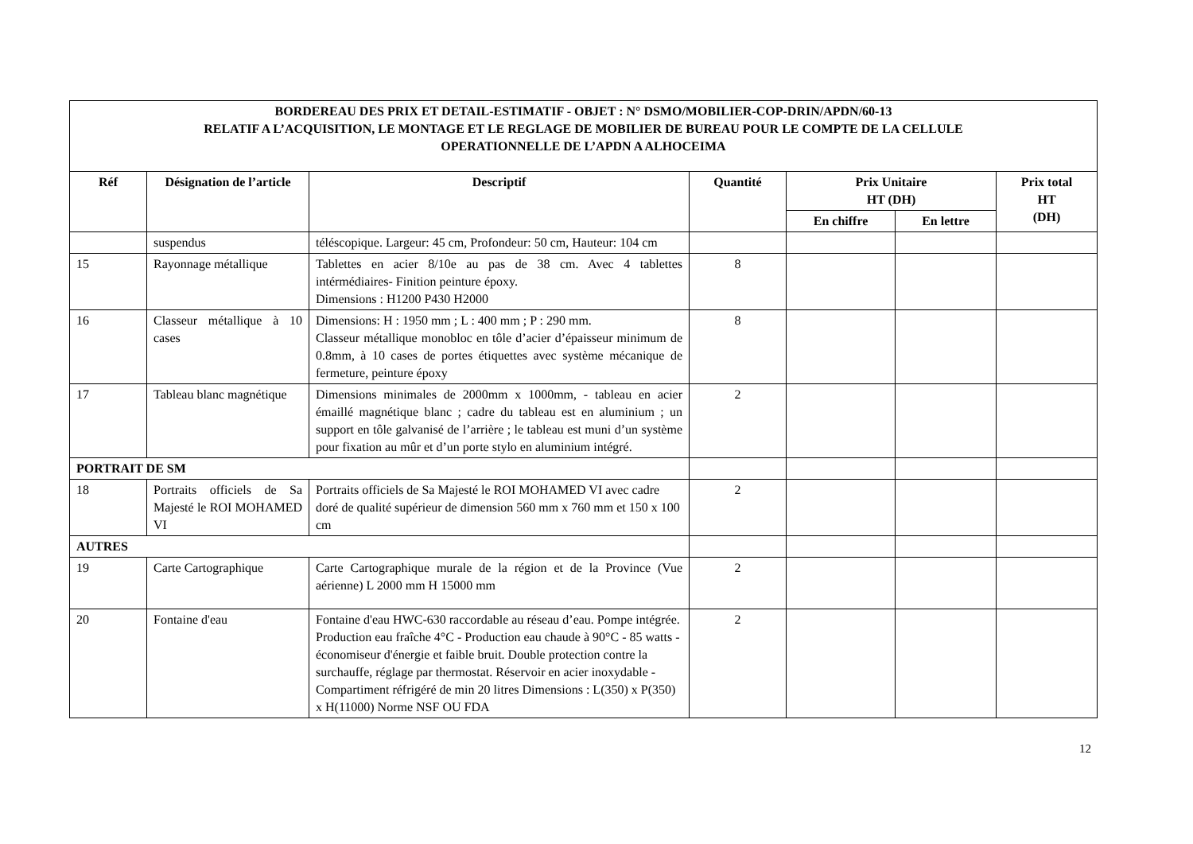| BORDEREAU DES PRIX ET DETAIL-ESTIMATIF - OBJET : N° DSMO/MOBILIER-COP-DRIN/APDN/60-13 RELATIF A L’ACQUISITION, LE MONTAGE ET LE REGLAGE DE MOBILIER DE BUREAU POUR LE COMPTE DE LA CELLULE OPERATIONNELLE DE L’APDN A ALHOCEIMA | | | | | | |
| Réf | Désignation de l’article | Descriptif | Quantité | Prix Unitaire HT (DH) | | Prix total HT (DH) |
| | | | | En chiffre | En lettre | |
| | suspendus | téléscopique. Largeur: 45 cm, Profondeur: 50 cm, Hauteur: 104 cm | | | | |
| 15 | Rayonnage métallique | Tablettes en acier 8/10e au pas de 38 cm. Avec 4 tablettes intérmédiaires- Finition peinture époxy. Dimensions : H1200 P430 H2000 | 8 | | | |
| 16 | Classeur métallique à 10 cases | Dimensions: H : 1950 mm ; L : 400 mm ; P : 290 mm. Classeur métallique monobloc en tôle d’acier d’épaisseur minimum de 0.8mm, à 10 cases de portes étiquettes avec système mécanique de fermeture, peinture époxy | 8 | | | |
| 17 | Tableau blanc magnétique | Dimensions minimales de 2000mm x 1000mm, - tableau en acier émaillé magnétique blanc ; cadre du tableau est en aluminium ; un support en tôle galvanisé de l’arrière ; le tableau est muni d’un système pour fixation au mûr et d’un porte stylo en aluminium intégré. | 2 | | | |
| PORTRAIT DE SM | | | | | | |
| 18 | Portraits officiels de Sa Majesté le ROI MOHAMED VI | Portraits officiels de Sa Majesté le ROI MOHAMED VI avec cadre doré de qualité supérieur de dimension 560 mm x 760 mm et 150 x 100 cm | 2 | | | |
| AUTRES | | | | | | |
| 19 | Carte Cartographique | Carte Cartographique murale de la région et de la Province (Vue aérienne) L 2000 mm H 15000 mm | 2 | | | |
| 20 | Fontaine d'eau | Fontaine d'eau HWC-630 raccordable au réseau d’eau. Pompe intégrée. Production eau fraîche 4°C - Production eau chaude à 90°C - 85 watts - économiseur d'énergie et faible bruit. Double protection contre la surchauffe, réglage par thermostat. Réservoir en acier inoxydable - Compartiment réfrigéré de min 20 litres Dimensions : L(350) x P(350) x H(11000) Norme NSF OU FDA | 2 | | | |
12